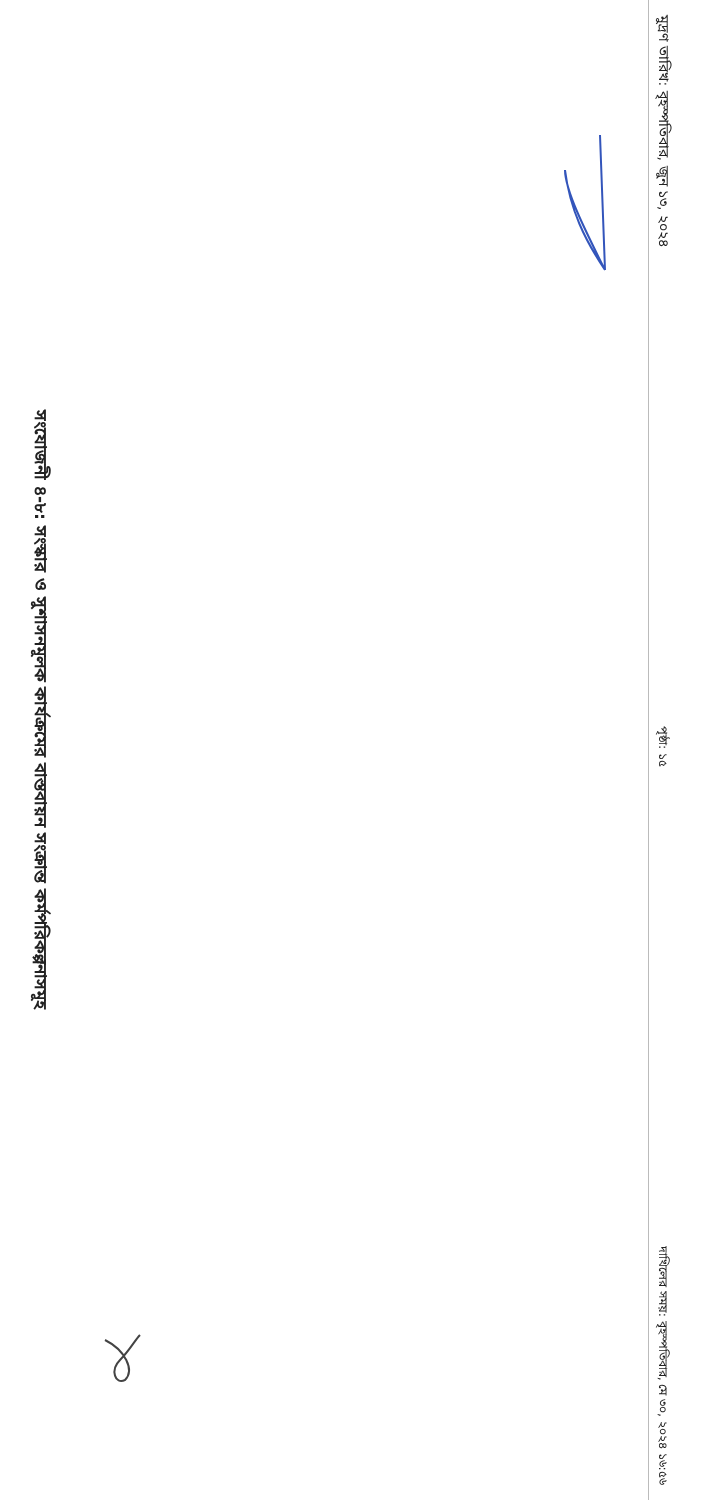সংযোজনী ৪-৮: সংস্কার ও সুশাসনমূলক কার্যক্রমের বাস্তবায়ন সংক্রান্ত কর্মপরিকল্পনাসমূহ
মুদ্রণ তারিখ: বৃহস্পতিবার, জুন ১৩, ২০২৪ পৃষ্ঠা: ১৫ দাখিলের সময়: বৃহস্পতিবার, মে ৩০, ২০২৪ ১৬:৫৬